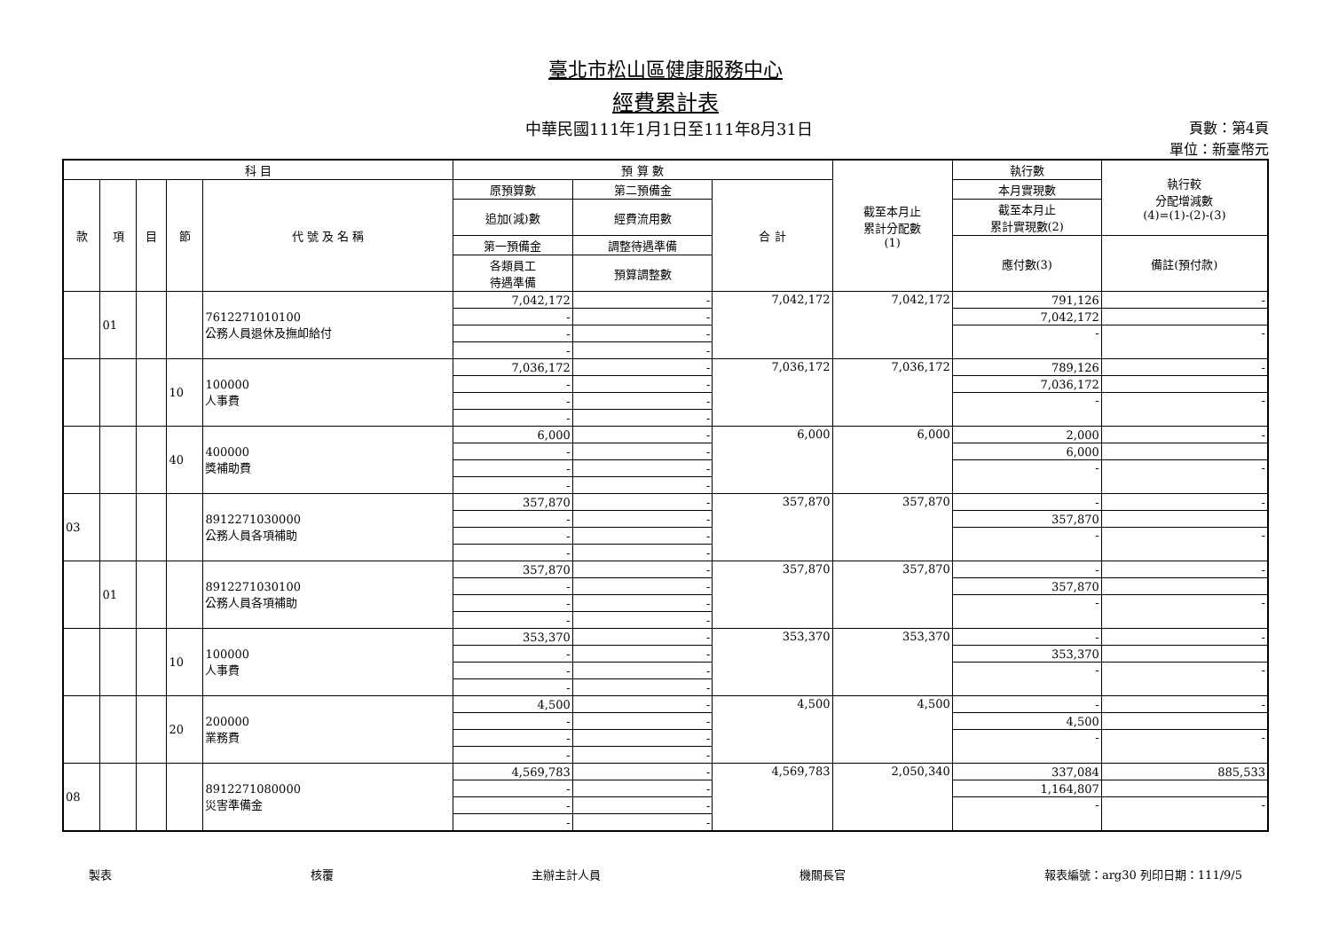臺北市松山區健康服務中心
經費累計表
中華民國111年1月1日至111年8月31日 頁數：第4頁
單位：新臺幣元
| 科 目 | | | | | 預 算 數 | | | 截至本月止 累計分配數 (1) | 執行數 | 執行較 分配增減數 (4)=(1)-(2)-(3) |
| --- | --- | --- | --- | --- | --- | --- | --- | --- | --- | --- |
| 款 | 項 | 目 | 節 | 代 號 及 名 稱 | 原預算數 | 第二預備金 | 合 計 | | 本月實現數 | |
| | | | | | 追加(減)數 | 經費流用數 | | | 截至本月止 累計實現數(2) | |
| | | | | | 第一預備金 | 調整待遇準備 | | | 應付數(3) | 備註(預付款) |
| | | | | | 各類員工 待遇準備 | 預算調整數 | | | | |
| | 01 | | | 7612271010100 公務人員退休及撫卹給付 | 7,042,172 | - | 7,042,172 | 7,042,172 | 791,126 | - |
| | | | | | - | - | | | 7,042,172 | |
| | | | | | - | - | | | - | - |
| | | | | | - | - | | | | |
| | | | 10 | 100000 人事費 | 7,036,172 | - | 7,036,172 | 7,036,172 | 789,126 | - |
| | | | | | - | - | | | 7,036,172 | |
| | | | | | - | - | | | - | - |
| | | | | | - | - | | | | |
| | | | 40 | 400000 獎補助費 | 6,000 | - | 6,000 | 6,000 | 2,000 | - |
| | | | | | - | - | | | 6,000 | |
| | | | | | - | - | | | - | - |
| | | | | | - | - | | | | |
| 03 | | | | 8912271030000 公務人員各項補助 | 357,870 | - | 357,870 | 357,870 | - | - |
| | | | | | - | - | | | 357,870 | |
| | | | | | - | - | | | - | - |
| | | | | | - | - | | | | |
| | 01 | | | 8912271030100 公務人員各項補助 | 357,870 | - | 357,870 | 357,870 | - | - |
| | | | | | - | - | | | 357,870 | |
| | | | | | - | - | | | - | - |
| | | | | | - | - | | | | |
| | | | 10 | 100000 人事費 | 353,370 | - | 353,370 | 353,370 | - | - |
| | | | | | - | - | | | 353,370 | |
| | | | | | - | - | | | - | - |
| | | | | | - | - | | | | |
| | | | 20 | 200000 業務費 | 4,500 | - | 4,500 | 4,500 | - | - |
| | | | | | - | - | | | 4,500 | |
| | | | | | - | - | | | - | - |
| | | | | | - | - | | | | |
| 08 | | | | 8912271080000 災害準備金 | 4,569,783 | - | 4,569,783 | 2,050,340 | 337,084 | 885,533 |
| | | | | | - | - | | | 1,164,807 | |
| | | | | | - | - | | | - | - |
| | | | | | - | - | | | | |
製表 核覆 主辦主計人員 機關長官 報表編號：arg30 列印日期：111/9/5